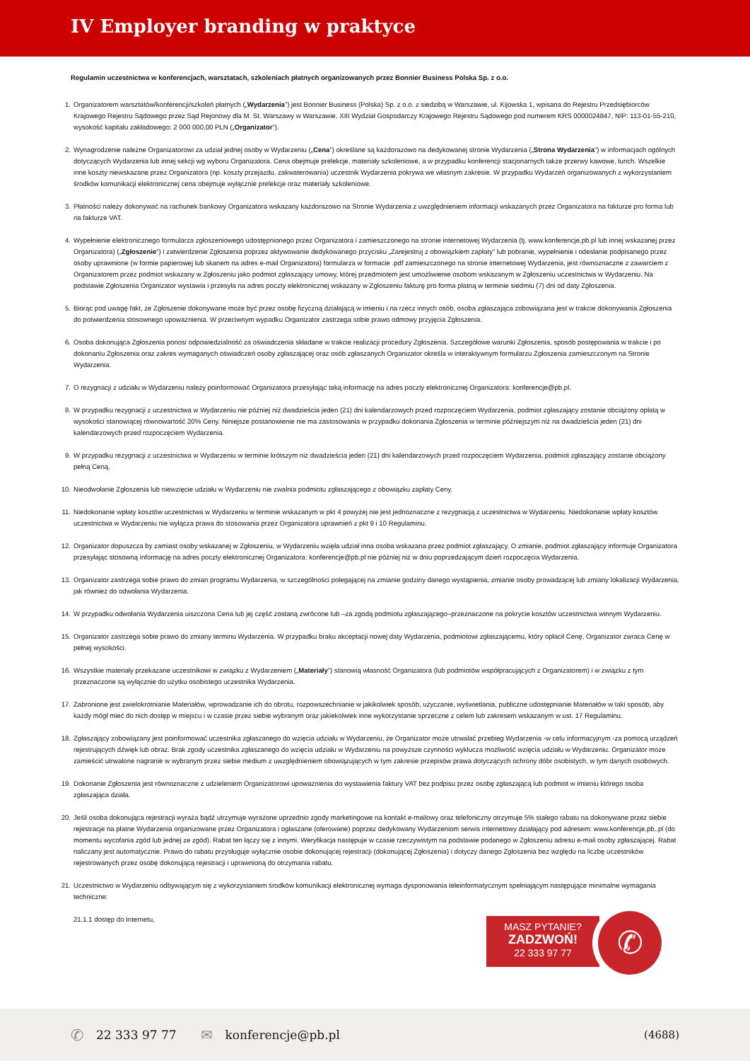IV Employer branding w praktyce
Regulamin uczestnictwa w konferencjach, warsztatach, szkoleniach płatnych organizowanych przez Bonnier Business Polska Sp. z o.o.
1. Organizatorem warsztatów/konferencji/szkoleń płatnych („Wydarzenia”) jest Bonnier Business (Polska) Sp. z o.o. z siedzibą w Warszawie, ul. Kijowska 1, wpisana do Rejestru Przedsiębiorców Krajowego Rejestru Sądowego przez Sąd Rejonowy dla M. St. Warszawy w Warszawie, XIII Wydział Gospodarczy Krajowego Rejestru Sądowego pod numerem KRS 0000024847, NIP: 113-01-55-210, wysokość kapitału zakładowego: 2 000 000,00 PLN („Organizator”).
2. Wynagrodzenie należne Organizatorowi za udział jednej osoby w Wydarzeniu („Cena”) określane są każdorazowo na dedykowanej stronie Wydarzenia („Strona Wydarzenia”) w informacjach ogólnych dotyczących Wydarzenia lub innej sekcji wg wyboru Organizatora. Cena obejmuje prelekcje, materiały szkoleniowe, a w przypadku konferencji stacjonarnych także przerwy kawowe, lunch. Wszelkie inne koszty niewskazane przez Organizatora (np. koszty przejazdu, zakwaterowania) uczestnik Wydarzenia pokrywa we własnym zakresie. W przypadku Wydarzeń organizowanych z wykorzystaniem środków komunikacji elektronicznej cena obejmuje wyłącznie prelekcje oraz materiały szkoleniowe.
3. Płatności należy dokonywać na rachunek bankowy Organizatora wskazany każdorazowo na Stronie Wydarzenia z uwzględnieniem informacji wskazanych przez Organizatora na fakturze pro forma lub na fakturze VAT.
4. Wypełnienie elektronicznego formularza zgłoszeniowego udostępnionego przez Organizatora i zamieszczonego na stronie internetowej Wydarzenia (tj. www.konferencje.pb.pl lub innej wskazanej przez Organizatora) („Zgłoszenie”) i zatwierdzenie Zgłoszenia poprzez aktywowanie dedykowanego przycisku „Zarejestruj z obowiązkiem zapłaty” lub pobranie, wypełnienie i odesłanie podpisanego przez osoby uprawnione (w formie papierowej lub skanem na adres e-mail Organizatora) formularza w formacie .pdf zamieszczonego na stronie internetowej Wydarzenia, jest równoznaczne z zawarciem z Organizatorem przez podmiot wskazany w Zgłoszeniu jako podmiot zgłaszający umowy, której przedmiotem jest umożliwienie osobom wskazanym w Zgłoszeniu uczestnictwa w Wydarzeniu. Na podstawie Zgłoszenia Organizator wystawia i przesyła na adres poczty elektronicznej wskazany w Zgłoszeniu fakturę pro forma płatną w terminie siedmiu (7) dni od daty Zgłoszenia.
5. Biorąc pod uwagę fakt, że Zgłoszenie dokonywane może być przez osobę fizyczną działającą w imieniu i na rzecz innych osób, osoba zgłaszająca zobowiązana jest w trakcie dokonywania Zgłoszenia do potwierdzenia stosownego upoważnienia. W przeciwnym wypadku Organizator zastrzega sobie prawo odmowy przyjęcia Zgłoszenia.
6. Osoba dokonująca Zgłoszenia ponosi odpowiedzialność za oświadczenia składane w trakcie realizacji procedury Zgłoszenia. Szczegółowe warunki Zgłoszenia, sposób postępowania w trakcie i po dokonaniu Zgłoszenia oraz zakres wymaganych oświadczeń osoby zgłaszającej oraz osób zgłaszanych Organizator określa w interaktywnym formularzu Zgłoszenia zamieszczonym na Stronie Wydarzenia.
7. O rezygnacji z udziału w Wydarzeniu należy poinformować Organizatora przesyłając taką informację na adres poczty elektronicznej Organizatora: konferencje@pb.pl.
8. W przypadku rezygnacji z uczestnictwa w Wydarzeniu nie później niż dwadzieścia jeden (21) dni kalendarzowych przed rozpoczęciem Wydarzenia, podmiot zgłaszający zostanie obciążony opłatą w wysokości stanowiącej równowartość 20% Ceny. Niniejsze postanowienie nie ma zastosowania w przypadku dokonania Zgłoszenia w terminie późniejszym niż na dwadzieścia jeden (21) dni kalendarzowych przed rozpoczęciem Wydarzenia.
9. W przypadku rezygnacji z uczestnictwa w Wydarzeniu w terminie krótszym niż dwadzieścia jeden (21) dni kalendarzowych przed rozpoczęciem Wydarzenia, podmiot zgłaszający zostanie obciążony pełną Ceną.
10. Nieodwołanie Zgłoszenia lub niewzięcie udziału w Wydarzeniu nie zwalnia podmiotu zgłaszającego z obowiązku zapłaty Ceny.
11. Niedokonanie wpłaty kosztów uczestnictwa w Wydarzeniu w terminie wskazanym w pkt 4 powyżej nie jest jednoznaczne z rezygnacją z uczestnictwa w Wydarzeniu. Niedokonanie wpłaty kosztów uczestnictwa w Wydarzeniu nie wyłącza prawa do stosowania przez Organizatora uprawnień z pkt 9 i 10 Regulaminu.
12. Organizator dopuszcza by zamiast osoby wskazanej w Zgłoszeniu, w Wydarzeniu wzięła udział inna osoba wskazana przez podmiot zgłaszający. O zmianie, podmiot zgłaszający informuje Organizatora przesyłając stosowną informację na adres poczty elektronicznej Organizatora: konferencje@pb.pl nie później niż w dniu poprzedzającym dzień rozpoczęcia Wydarzenia.
13. Organizator zastrzega sobie prawo do zmian programu Wydarzenia, w szczególności polegającej na zmianie godziny danego wystąpienia, zmianie osoby prowadzącej lub zmiany lokalizacji Wydarzenia, jak również do odwołania Wydarzenia.
14. W przypadku odwołania Wydarzenia uiszczona Cena lub jej część zostaną zwrócone lub –za zgodą podmiotu zgłaszającego–przeznaczone na pokrycie kosztów uczestnictwa winnym Wydarzeniu.
15. Organizator zastrzega sobie prawo do zmiany terminu Wydarzenia. W przypadku braku akceptacji nowej daty Wydarzenia, podmiotowi zgłaszającemu, który opłacił Cenę, Organizator zwraca Cenę w pełnej wysokości.
16. Wszystkie materiały przekazane uczestnikowi w związku z Wydarzeniem („Materiały”) stanowią własność Organizatora (lub podmiotów współpracujących z Organizatorem) i w związku z tym przeznaczone są wyłącznie do użytku osobistego uczestnika Wydarzenia.
17. Zabronione jest zwielokrotnianie Materiałów, wprowadzanie ich do obrotu, rozpowszechnianie w jakikolwiek sposób, użyczanie, wyświetlania, publiczne udostępnianie Materiałów w taki sposób, aby każdy mógł mieć do nich dostęp w miejscu i w czasie przez siebie wybranym oraz jakiekolwiek inne wykorzystanie sprzeczne z celem lub zakresem wskazanym w ust. 17 Regulaminu.
18. Zgłaszający zobowiązany jest poinformować uczestnika zgłaszanego do wzięcia udziału w Wydarzeniu, że Organizator może utrwalać przebieg Wydarzenia -w celu informacyjnym -za pomocą urządzeń rejestrujących dźwięk lub obraz. Brak zgody uczestnika zgłaszanego do wzięcia udziału w Wydarzeniu na powyższe czynności wyklucza możliwość wzięcia udziału w Wydarzeniu. Organizator może zamieścić utrwalone nagranie w wybranym przez siebie medium z uwzględnieniem obowiązujących w tym zakresie przepisów prawa dotyczących ochrony dóbr osobistych, w tym danych osobowych.
19. Dokonanie Zgłoszenia jest równoznaczne z udzieleniem Organizatorowi upoważnienia do wystawienia faktury VAT bez podpisu przez osobę zgłaszającą lub podmiot w imieniu którego osoba zgłaszająca działa.
20. Jeśli osoba dokonująca rejestracji wyraża bądź utrzymuje wyrażone uprzednio zgody marketingowe na kontakt e-mailowy oraz telefoniczny otrzymuje 5% stałego rabatu na dokonywane przez siebie rejestracje na płatne Wydarzenia organizowane przez Organizatora i ogłaszane (oferowane) poprzez dedykowany Wydarzeniom serwis internetowy działający pod adresem: www.konferencje.pb,.pl (do momentu wycofania zgód lub jednej ze zgód). Rabat ten łączy się z innymi. Weryfikacja następuje w czasie rzeczywistym na podstawie podanego w Zgłoszeniu adresu e-mail osoby zgłaszającej. Rabat naliczany jest automatycznie. Prawo do rabatu przysługuje wyłącznie osobie dokonującej rejestracji (dokonującej Zgłoszenia) i dotyczy danego Zgłoszenia bez względu na liczbę uczestników rejestrowanych przez osobę dokonującą rejestracji i uprawnioną do otrzymania rabatu.
21. Uczestnictwo w Wydarzeniu odbywającym się z wykorzystaniem środków komunikacji elektronicznej wymaga dysponowania teleinformatycznym spełniającym następujące minimalne wymagania techniczne:
21.1.1 dostęp do Internetu,
MASZ PYTANIE?
ZADZWOŃ!
22 333 97 77
✆
✆ 22 333 97 77 ✉ konferencje@pb.pl (4688)